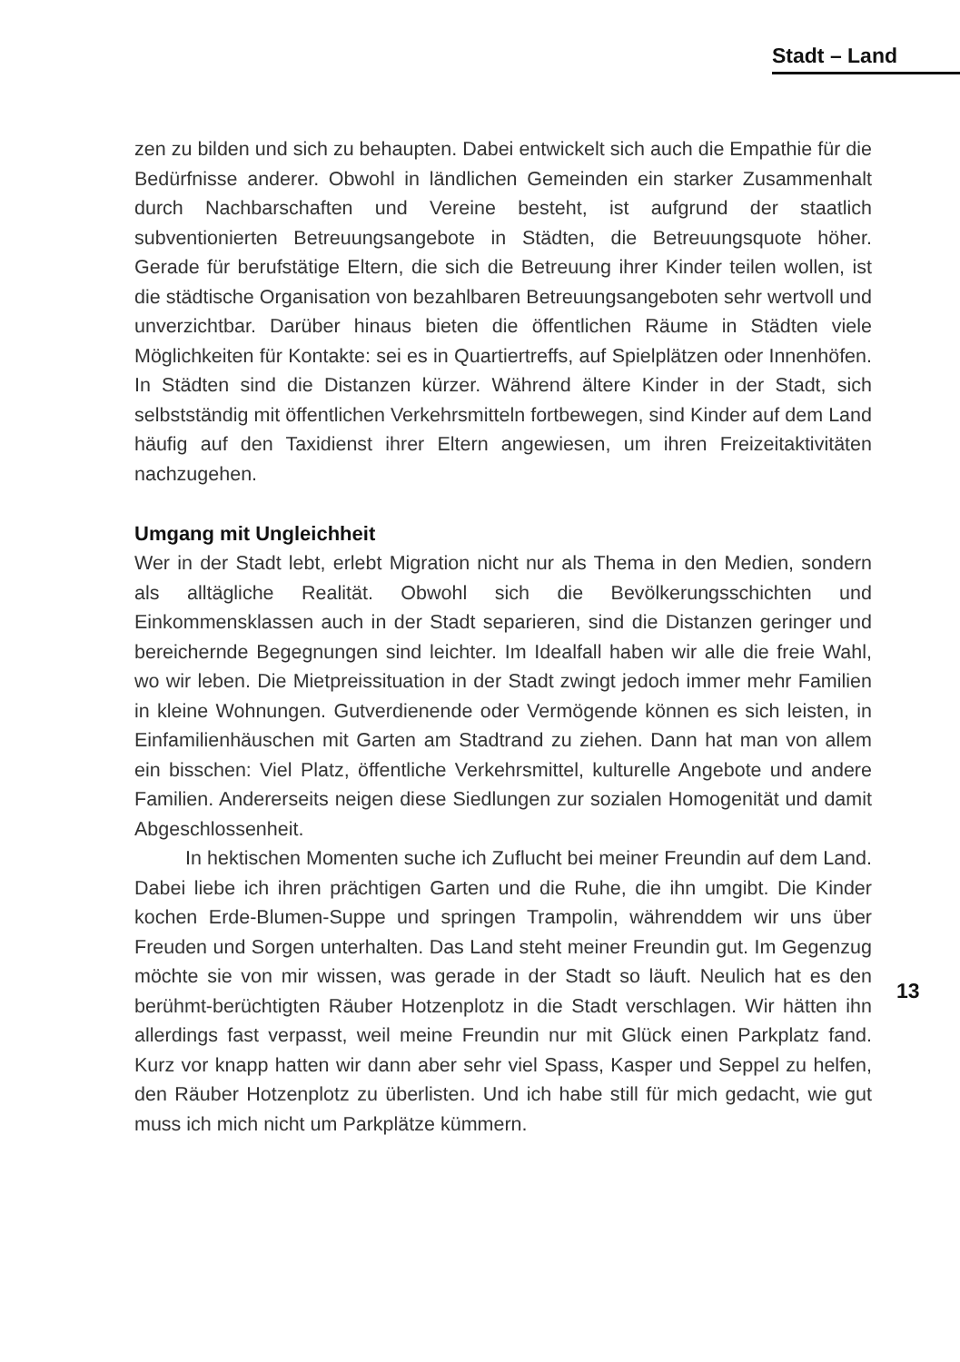Stadt – Land
zen zu bilden und sich zu behaupten. Dabei entwickelt sich auch die Empathie für die Bedürfnisse anderer. Obwohl in ländlichen Gemeinden ein starker Zusammenhalt durch Nachbarschaften und Vereine besteht, ist aufgrund der staatlich subventionierten Betreuungsangebote in Städten, die Betreuungsquote höher. Gerade für berufstätige Eltern, die sich die Betreuung ihrer Kinder teilen wollen, ist die städtische Organisation von bezahlbaren Betreuungsangeboten sehr wertvoll und unverzichtbar. Darüber hinaus bieten die öffentlichen Räume in Städten viele Möglichkeiten für Kontakte: sei es in Quartiertreffs, auf Spielplätzen oder Innenhöfen. In Städten sind die Distanzen kürzer. Während ältere Kinder in der Stadt, sich selbstständig mit öffentlichen Verkehrsmitteln fortbewegen, sind Kinder auf dem Land häufig auf den Taxidienst ihrer Eltern angewiesen, um ihren Freizeitaktivitäten nachzugehen.
Umgang mit Ungleichheit
Wer in der Stadt lebt, erlebt Migration nicht nur als Thema in den Medien, sondern als alltägliche Realität. Obwohl sich die Bevölkerungsschichten und Einkommensklassen auch in der Stadt separieren, sind die Distanzen geringer und bereichernde Begegnungen sind leichter. Im Idealfall haben wir alle die freie Wahl, wo wir leben. Die Mietpreissituation in der Stadt zwingt jedoch immer mehr Familien in kleine Wohnungen. Gutverdienende oder Vermögende können es sich leisten, in Einfamilienhäuschen mit Garten am Stadtrand zu ziehen. Dann hat man von allem ein bisschen: Viel Platz, öffentliche Verkehrsmittel, kulturelle Angebote und andere Familien. Andererseits neigen diese Siedlungen zur sozialen Homogenität und damit Abgeschlossenheit.
In hektischen Momenten suche ich Zuflucht bei meiner Freundin auf dem Land. Dabei liebe ich ihren prächtigen Garten und die Ruhe, die ihn umgibt. Die Kinder kochen Erde-Blumen-Suppe und springen Trampolin, währenddem wir uns über Freuden und Sorgen unterhalten. Das Land steht meiner Freundin gut. Im Gegenzug möchte sie von mir wissen, was gerade in der Stadt so läuft. Neulich hat es den berühmt-berüchtigten Räuber Hotzenplotz in die Stadt verschlagen. Wir hätten ihn allerdings fast verpasst, weil meine Freundin nur mit Glück einen Parkplatz fand. Kurz vor knapp hatten wir dann aber sehr viel Spass, Kasper und Seppel zu helfen, den Räuber Hotzenplotz zu überlisten. Und ich habe still für mich gedacht, wie gut muss ich mich nicht um Parkplätze kümmern.
13